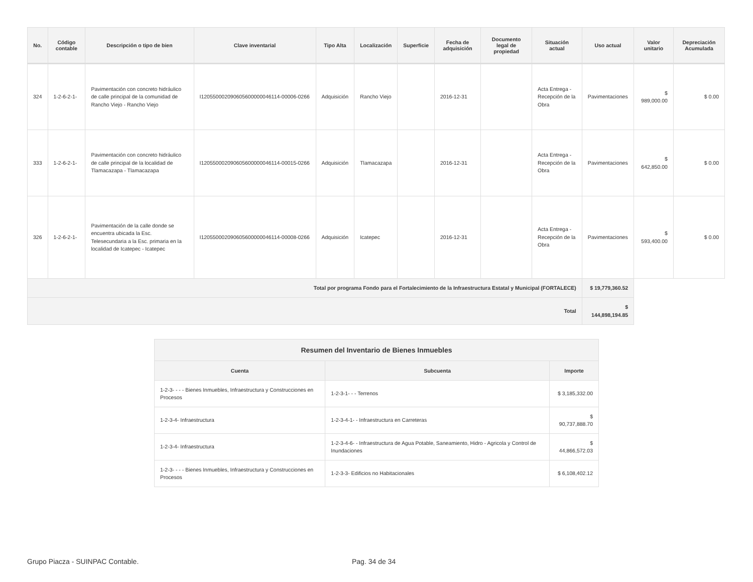| No. | Código contable | Descripción o tipo de bien | Clave inventarial | Tipo Alta | Localización | Superficie | Fecha de adquisición | Documento legal de propiedad | Situación actual | Uso actual | Valor unitario | Depreciación Acumulada |
| --- | --- | --- | --- | --- | --- | --- | --- | --- | --- | --- | --- | --- |
| 324 | 1-2-6-2-1- | Pavimentación con concreto hidráulico de calle principal de la comunidad de Rancho Viejo - Rancho Viejo | I120550002090605600000046114-00006-0266 | Adquisición | Rancho Viejo | | 2016-12-31 | | Acta Entrega - Recepción de la Obra | Pavimentaciones | $ 989,000.00 | $ 0.00 |
| 333 | 1-2-6-2-1- | Pavimentación con concreto hidráulico de calle principal de la localidad de Tlamacazapa - Tlamacazapa | I120550002090605600000046114-00015-0266 | Adquisición | Tlamacazapa | | 2016-12-31 | | Acta Entrega - Recepción de la Obra | Pavimentaciones | $ 642,850.00 | $ 0.00 |
| 326 | 1-2-6-2-1- | Pavimentación de la calle donde se encuentra ubicada la Esc. Telesecundaria a la Esc. primaria en la localidad de Icatepec - Icatepec | I120550002090605600000046114-00008-0266 | Adquisición | Icatepec | | 2016-12-31 | | Acta Entrega - Recepción de la Obra | Pavimentaciones | $ 593,400.00 | $ 0.00 |
| Total por programa Fondo para el Fortalecimiento de la Infraestructura Estatal y Municipal (FORTALECE) | | | | | | | | | | $ 19,779,360.52 | | |
| Total | | | | | | | | | | $ 144,898,194.85 | | |
| Resumen del Inventario de Bienes Inmuebles | | |
| --- | --- | --- |
| Cuenta | Subcuenta | Importe |
| 1-2-3- - - - Bienes Inmuebles, Infraestructura y Construcciones en Procesos | 1-2-3-1- - - Terrenos | $ 3,185,332.00 |
| 1-2-3-4- Infraestructura | 1-2-3-4-1- - Infraestructura en Carreteras | $ 90,737,888.70 |
| 1-2-3-4- Infraestructura | 1-2-3-4-6- - Infraestructura de Agua Potable, Saneamiento, Hidro - Agricola y Control de Inundaciones | $ 44,866,572.03 |
| 1-2-3- - - - Bienes Inmuebles, Infraestructura y Construcciones en Procesos | 1-2-3-3- Edificios no Habitacionales | $ 6,108,402.12 |
Grupo Piacza - SUINPAC Contable. Pag. 34 de 34